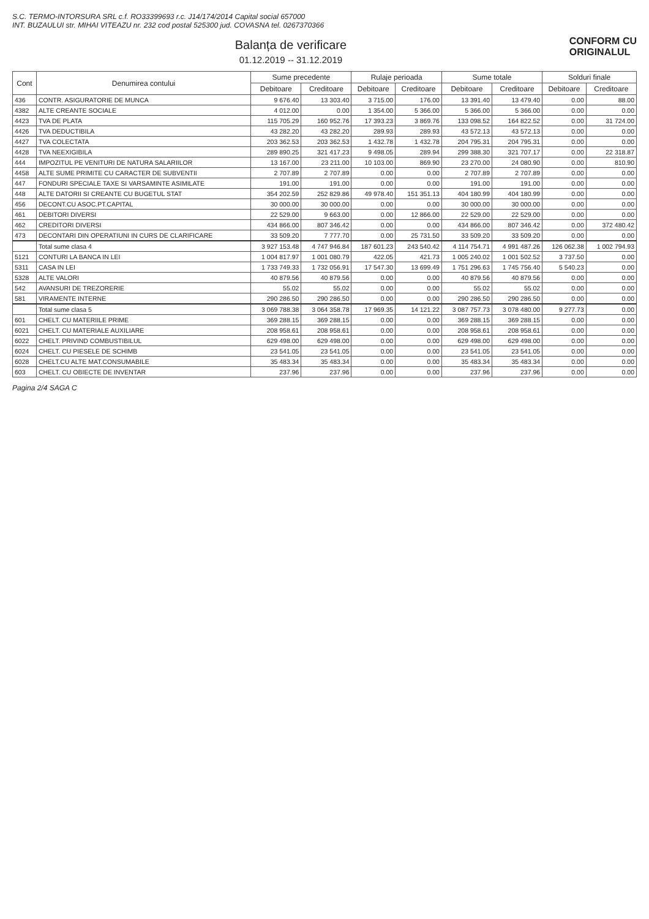S.C. TERMO-INTORSURA SRL c.f. RO33399693 r.c. J14/174/2014 Capital social 657000
INT. BUZAULUI str. MIHAI VITEAZU nr. 232 cod postal 525300 jud. COVASNA tel. 0267370366
Balanța de verificare
01.12.2019 -- 31.12.2019
CONFORM CU
ORIGINALUL
| Cont | Denumirea contului | Sume precedente | | Rulaje perioada | | Sume totale | | Solduri finale | |
| --- | --- | --- | --- | --- | --- | --- | --- | --- | --- |
| | | Debitoare | Creditoare | Debitoare | Creditoare | Debitoare | Creditoare | Debitoare | Creditoare |
| 436 | CONTR. ASIGURATORIE DE MUNCA | 9 676.40 | 13 303.40 | 3 715.00 | 176.00 | 13 391.40 | 13 479.40 | 0.00 | 88.00 |
| 4382 | ALTE CREANTE SOCIALE | 4 012.00 | 0.00 | 1 354.00 | 5 366.00 | 5 366.00 | 5 366.00 | 0.00 | 0.00 |
| 4423 | TVA DE PLATA | 115 705.29 | 160 952.76 | 17 393.23 | 3 869.76 | 133 098.52 | 164 822.52 | 0.00 | 31 724.00 |
| 4426 | TVA DEDUCTIBILA | 43 282.20 | 43 282.20 | 289.93 | 289.93 | 43 572.13 | 43 572.13 | 0.00 | 0.00 |
| 4427 | TVA COLECTATA | 203 362.53 | 203 362.53 | 1 432.78 | 1 432.78 | 204 795.31 | 204 795.31 | 0.00 | 0.00 |
| 4428 | TVA NEEXIGIBILA | 289 890.25 | 321 417.23 | 9 498.05 | 289.94 | 299 388.30 | 321 707.17 | 0.00 | 22 318.87 |
| 444 | IMPOZITUL PE VENITURI DE NATURA SALARIILOR | 13 167.00 | 23 211.00 | 10 103.00 | 869.90 | 23 270.00 | 24 080.90 | 0.00 | 810.90 |
| 4458 | ALTE SUME PRIMITE CU CARACTER DE SUBVENTII | 2 707.89 | 2 707.89 | 0.00 | 0.00 | 2 707.89 | 2 707.89 | 0.00 | 0.00 |
| 447 | FONDURI SPECIALE TAXE SI VARSAMINTE ASIMILATE | 191.00 | 191.00 | 0.00 | 0.00 | 191.00 | 191.00 | 0.00 | 0.00 |
| 448 | ALTE DATORII SI CREANTE CU BUGETUL STAT | 354 202.59 | 252 829.86 | 49 978.40 | 151 351.13 | 404 180.99 | 404 180.99 | 0.00 | 0.00 |
| 456 | DECONT.CU ASOC.PT.CAPITAL | 30 000.00 | 30 000.00 | 0.00 | 0.00 | 30 000.00 | 30 000.00 | 0.00 | 0.00 |
| 461 | DEBITORI DIVERSI | 22 529.00 | 9 663.00 | 0.00 | 12 866.00 | 22 529.00 | 22 529.00 | 0.00 | 0.00 |
| 462 | CREDITORI DIVERSI | 434 866.00 | 807 346.42 | 0.00 | 0.00 | 434 866.00 | 807 346.42 | 0.00 | 372 480.42 |
| 473 | DECONTARI DIN OPERATIUNI IN CURS DE CLARIFICARE | 33 509.20 | 7 777.70 | 0.00 | 25 731.50 | 33 509.20 | 33 509.20 | 0.00 | 0.00 |
| | Total sume clasa 4 | 3 927 153.48 | 4 747 946.84 | 187 601.23 | 243 540.42 | 4 114 754.71 | 4 991 487.26 | 126 062.38 | 1 002 794.93 |
| 5121 | CONTURI LA BANCA IN LEI | 1 004 817.97 | 1 001 080.79 | 422.05 | 421.73 | 1 005 240.02 | 1 001 502.52 | 3 737.50 | 0.00 |
| 5311 | CASA IN LEI | 1 733 749.33 | 1 732 056.91 | 17 547.30 | 13 699.49 | 1 751 296.63 | 1 745 756.40 | 5 540.23 | 0.00 |
| 5328 | ALTE VALORI | 40 879.56 | 40 879.56 | 0.00 | 0.00 | 40 879.56 | 40 879.56 | 0.00 | 0.00 |
| 542 | AVANSURI DE TREZORERIE | 55.02 | 55.02 | 0.00 | 0.00 | 55.02 | 55.02 | 0.00 | 0.00 |
| 581 | VIRAMENTE INTERNE | 290 286.50 | 290 286.50 | 0.00 | 0.00 | 290 286.50 | 290 286.50 | 0.00 | 0.00 |
| | Total sume clasa 5 | 3 069 788.38 | 3 064 358.78 | 17 969.35 | 14 121.22 | 3 087 757.73 | 3 078 480.00 | 9 277.73 | 0.00 |
| 601 | CHELT. CU MATERIILE PRIME | 369 288.15 | 369 288.15 | 0.00 | 0.00 | 369 288.15 | 369 288.15 | 0.00 | 0.00 |
| 6021 | CHELT. CU MATERIALE AUXILIARE | 208 958.61 | 208 958.61 | 0.00 | 0.00 | 208 958.61 | 208 958.61 | 0.00 | 0.00 |
| 6022 | CHELT. PRIVIND COMBUSTIBILUL | 629 498.00 | 629 498.00 | 0.00 | 0.00 | 629 498.00 | 629 498.00 | 0.00 | 0.00 |
| 6024 | CHELT. CU PIESELE DE SCHIMB | 23 541.05 | 23 541.05 | 0.00 | 0.00 | 23 541.05 | 23 541.05 | 0.00 | 0.00 |
| 6028 | CHELT.CU ALTE MAT.CONSUMABILE | 35 483.34 | 35 483.34 | 0.00 | 0.00 | 35 483.34 | 35 483.34 | 0.00 | 0.00 |
| 603 | CHELT. CU OBIECTE DE INVENTAR | 237.96 | 237.96 | 0.00 | 0.00 | 237.96 | 237.96 | 0.00 | 0.00 |
Pagina 2/4 SAGA C